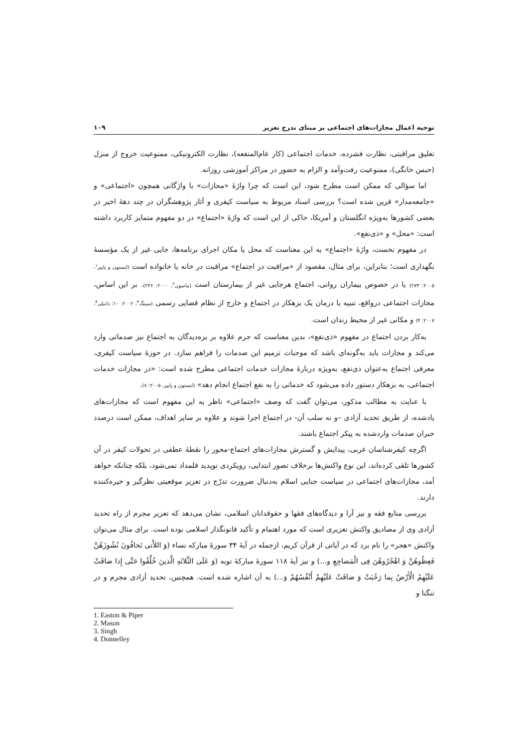توجیه اعمال مجازات‌های اجتماعی بر مبنای تدرج تعزیر ۱۰۹
تعلیق مراقبتی، نظارت فشرده، خدمات اجتماعی (کار عام‌المنفعه)، نظارت الکترونیکی، ممنوعیت خروج از منزل (حبس خانگی)، ممنوعیت رفت‌وآمد و الزام به حضور در مراکز آموزشی روزانه.
اما سؤالی که ممکن است مطرح شود، این است که چرا واژهٔ «مجازات» با واژگانی همچون «اجتماعی» و «جامعه‌مدار» قرین شده است؟ بررسی اسناد مربوط به سیاست کیفری و آثار پژوهشگران در چند دههٔ اخیر در بعضی کشورها به‌ویژه انگلستان و آمریکا، حاکی از این است که واژهٔ «اجتماع» در دو مفهوم متمایز کاربرد داشته است: «محل» و «ذی‌نفع».
در مفهوم نخست، واژهٔ «اجتماع» به این معناست که محل یا مکان اجرای برنامه‌ها، جایی غیر از یک مؤسسهٔ نگهداری است؛ بنابراین، برای مثال، مقصود از «مراقبت در اجتماع» مراقبت در خانه یا خانواده است (ایستون و پایپر<sup>۱</sup>، ۲۰۰۵: ۲۷۳) یا در خصوص بیماران روانی، اجتماع هرجایی غیر از بیمارستان است (ماسون<sup>۲</sup>، ۲۰۰۰: ۲۳۶). بر این اساس، مجازات اجتماعی درواقع، تنبیه یا درمان یک بزهکار در اجتماع و خارج از نظام قضایی رسمی (سینگ<sup>۳</sup>، ۲۰۰۲: ۱۰؛ دانیلی<sup>۴</sup>، ۲۰۰۷: ۴) و مکانی غیر از محیط زندان است.
به‌کار بردن اجتماع در مفهوم «ذی‌نفع»، بدین معناست که جرم علاوه بر بزه‌دیدگان به اجتماع نیز صدماتی وارد می‌کند و مجازات باید به‌گونه‌ای باشد که موجبات ترمیم این صدمات را فراهم سازد. در حوزهٔ سیاست کیفری، معرفی اجتماع به‌عنوان ذی‌نفع، به‌ویژه دربارهٔ مجازات خدمات اجتماعی مطرح شده است: «در مجازات خدمات اجتماعی، به بزهکار دستور داده می‌شود که خدماتی را به نفع اجتماع انجام دهد» (ایستون و پایپر، ۲۰۰۵: ۸).
با عنایت به مطالب مذکور، می‌توان گفت که وصف «اجتماعی» ناظر به این مفهوم است که مجازات‌های یادشده، از طریق تحدید آزادی –و نه سلب آن- در اجتماع اجرا شوند و علاوه بر سایر اهداف، ممکن است درصدد جبران صدمات واردشده به پیکر اجتماع باشند.
اگرچه کیفرشناسان غربی، پیدایش و گسترش مجازات‌های اجتماع-محور را نقطهٔ عطفی در تحولات کیفر در آن کشورها تلقی کرده‌اند، این نوع واکنش‌ها برخلاف تصور ابتدایی، رویکردی نوپدید قلمداد نمی‌شود، بلکه چنانکه خواهد آمد، مجازات‌های اجتماعی در سیاست جنایی اسلام به‌دنبال ضرورت تدرّج در تعزیر موقعیتی نظرگیر و خیره‌کننده دارند.
بررسی منابع فقه و نیز آرا و دیدگاه‌های فقها و حقوقدانان اسلامی، نشان می‌دهد که تعزیر مجرم از راه تحدید آزادی وی از مصادیق واکنش تعزیری است که مورد اهتمام و تأکید قانونگذار اسلامی بوده است. برای مثال می‌توان واکنش «هجر» را نام برد که در آیاتی از قرآن کریم، ازجمله در آیهٔ ۳۴ سورهٔ مبارکه نساء (وَ اللاَّتی تَخافُونَ نُشُوزَهُنَّ فَعِظُوهُنَّ وَ اهْجُرُوهُنَ فِی الْمَضاجِعِ و...) و نیز آیهٔ ۱۱۸ سورهٔ مبارکهٔ توبه (وَ عَلَی الثَّلاثَهِ الَّذینَ خُلِّفُوا حَتَّی إِذا ضاقَتْ عَلَیْهِمُ الْأَرْضُ بِما رَحُبَتْ وَ ضاقَتْ عَلَیْهِمْ أَنْفُسُهُمْ وَ...) به آن اشاره شده است. همچنین، تحدید آزادی مجرم و در تنگنا و
1. Easton & Piper
2. Mason
3. Singh
4. Donnelley